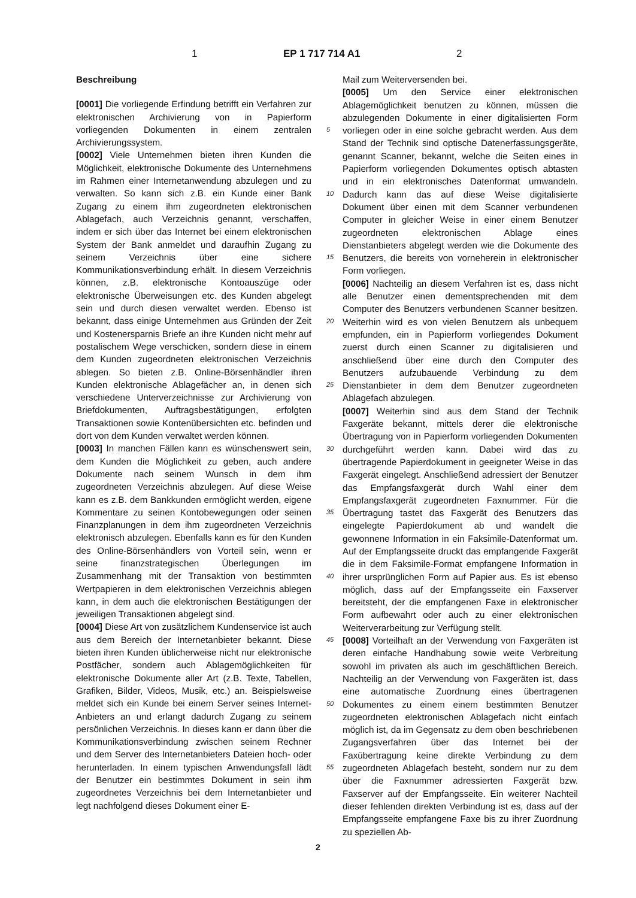1 EP 1 717 714 A1 2
Beschreibung
[0001] Die vorliegende Erfindung betrifft ein Verfahren zur elektronischen Archivierung von in Papierform vorliegenden Dokumenten in einem zentralen Archivierungssystem.
[0002] Viele Unternehmen bieten ihren Kunden die Möglichkeit, elektronische Dokumente des Unternehmens im Rahmen einer Internetanwendung abzulegen und zu verwalten. So kann sich z.B. ein Kunde einer Bank Zugang zu einem ihm zugeordneten elektronischen Ablagefach, auch Verzeichnis genannt, verschaffen, indem er sich über das Internet bei einem elektronischen System der Bank anmeldet und daraufhin Zugang zu seinem Verzeichnis über eine sichere Kommunikationsverbindung erhält. In diesem Verzeichnis können, z.B. elektronische Kontoauszüge oder elektronische Überweisungen etc. des Kunden abgelegt sein und durch diesen verwaltet werden. Ebenso ist bekannt, dass einige Unternehmen aus Gründen der Zeit und Kostenersparnis Briefe an ihre Kunden nicht mehr auf postalischem Wege verschicken, sondern diese in einem dem Kunden zugeordneten elektronischen Verzeichnis ablegen. So bieten z.B. Online-Börsenhändler ihren Kunden elektronische Ablagefächer an, in denen sich verschiedene Unterverzeichnisse zur Archivierung von Briefdokumenten, Auftragsbestätigungen, erfolgten Transaktionen sowie Kontenübersichten etc. befinden und dort von dem Kunden verwaltet werden können.
[0003] In manchen Fällen kann es wünschenswert sein, dem Kunden die Möglichkeit zu geben, auch andere Dokumente nach seinem Wunsch in dem ihm zugeordneten Verzeichnis abzulegen. Auf diese Weise kann es z.B. dem Bankkunden ermöglicht werden, eigene Kommentare zu seinen Kontobewegungen oder seinen Finanzplanungen in dem ihm zugeordneten Verzeichnis elektronisch abzulegen. Ebenfalls kann es für den Kunden des Online-Börsenhändlers von Vorteil sein, wenn er seine finanzstrategischen Überlegungen im Zusammenhang mit der Transaktion von bestimmten Wertpapieren in dem elektronischen Verzeichnis ablegen kann, in dem auch die elektronischen Bestätigungen der jeweiligen Transaktionen abgelegt sind.
[0004] Diese Art von zusätzlichem Kundenservice ist auch aus dem Bereich der Internetanbieter bekannt. Diese bieten ihren Kunden üblicherweise nicht nur elektronische Postfächer, sondern auch Ablagemöglichkeiten für elektronische Dokumente aller Art (z.B. Texte, Tabellen, Grafiken, Bilder, Videos, Musik, etc.) an. Beispielsweise meldet sich ein Kunde bei einem Server seines Internet-Anbieters an und erlangt dadurch Zugang zu seinem persönlichen Verzeichnis. In dieses kann er dann über die Kommunikationsverbindung zwischen seinem Rechner und dem Server des Internetanbieters Dateien hoch- oder herunterladen. In einem typischen Anwendungsfall lädt der Benutzer ein bestimmtes Dokument in sein ihm zugeordnetes Verzeichnis bei dem Internetanbieter und legt nachfolgend dieses Dokument einer E-
Mail zum Weiterversenden bei.
[0005] Um den Service einer elektronischen Ablagemöglichkeit benutzen zu können, müssen die abzulegenden Dokumente in einer digitalisierten Form vorliegen oder in eine solche gebracht werden. Aus dem Stand der Technik sind optische Datenerfassungsgeräte, genannt Scanner, bekannt, welche die Seiten eines in Papierform vorliegenden Dokumentes optisch abtasten und in ein elektronisches Datenformat umwandeln. Dadurch kann das auf diese Weise digitalisierte Dokument über einen mit dem Scanner verbundenen Computer in gleicher Weise in einer einem Benutzer zugeordneten elektronischen Ablage eines Dienstanbieters abgelegt werden wie die Dokumente des Benutzers, die bereits von vorneherein in elektronischer Form vorliegen.
[0006] Nachteilig an diesem Verfahren ist es, dass nicht alle Benutzer einen dementsprechenden mit dem Computer des Benutzers verbundenen Scanner besitzen. Weiterhin wird es von vielen Benutzern als unbequem empfunden, ein in Papierform vorliegendes Dokument zuerst durch einen Scanner zu digitalisieren und anschließend über eine durch den Computer des Benutzers aufzubauende Verbindung zu dem Dienstanbieter in dem dem Benutzer zugeordneten Ablagefach abzulegen.
[0007] Weiterhin sind aus dem Stand der Technik Faxgeräte bekannt, mittels derer die elektronische Übertragung von in Papierform vorliegenden Dokumenten durchgeführt werden kann. Dabei wird das zu übertragende Papierdokument in geeigneter Weise in das Faxgerät eingelegt. Anschließend adressiert der Benutzer das Empfangsfaxgerät durch Wahl einer dem Empfangsfaxgerät zugeordneten Faxnummer. Für die Übertragung tastet das Faxgerät des Benutzers das eingelegte Papierdokument ab und wandelt die gewonnene Information in ein Faksimile-Datenformat um. Auf der Empfangsseite druckt das empfangende Faxgerät die in dem Faksimile-Format empfangene Information in ihrer ursprünglichen Form auf Papier aus. Es ist ebenso möglich, dass auf der Empfangsseite ein Faxserver bereitsteht, der die empfangenen Faxe in elektronischer Form aufbewahrt oder auch zu einer elektronischen Weiterverarbeitung zur Verfügung stellt.
[0008] Vorteilhaft an der Verwendung von Faxgeräten ist deren einfache Handhabung sowie weite Verbreitung sowohl im privaten als auch im geschäftlichen Bereich. Nachteilig an der Verwendung von Faxgeräten ist, dass eine automatische Zuordnung eines übertragenen Dokumentes zu einem einem bestimmten Benutzer zugeordneten elektronischen Ablagefach nicht einfach möglich ist, da im Gegensatz zu dem oben beschriebenen Zugangsverfahren über das Internet bei der Faxübertragung keine direkte Verbindung zu dem zugeordneten Ablagefach besteht, sondern nur zu dem über die Faxnummer adressierten Faxgerät bzw. Faxserver auf der Empfangsseite. Ein weiterer Nachteil dieser fehlenden direkten Verbindung ist es, dass auf der Empfangsseite empfangene Faxe bis zu ihrer Zuordnung zu speziellen Ab-
5
10
15
20
25
30
35
40
45
50
55
2